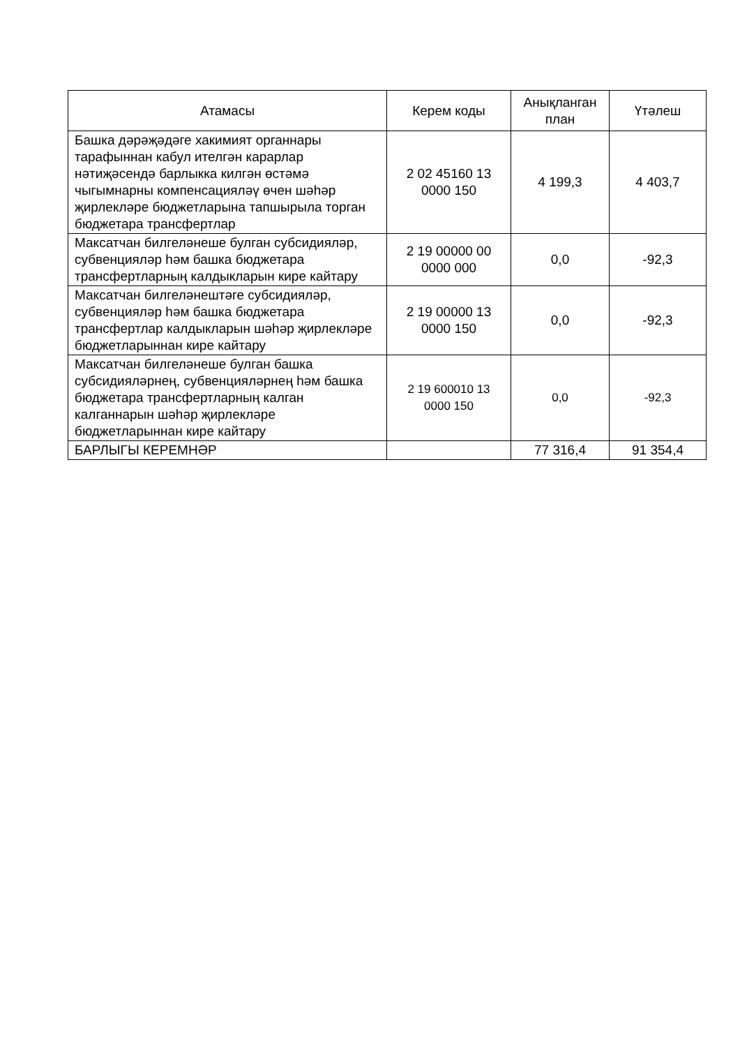| Атамасы | Керем коды | Анықланган план | Үтәлеш |
| --- | --- | --- | --- |
| Башка дәрәҗәдәге хакимият органнары тарафыннан кабул ителгән карарлар нәтиҗәсендә барлыкка килгән өстәмә чыгымнарны компенсацияләү өчен шәһәр җирлекләре бюджетларына тапшырыла торган бюджетара трансфертлар | 2 02 45160 13 0000 150 | 4 199,3 | 4 403,7 |
| Максатчан билгеләнеше булган субсидияләр, субвенцияләр һәм башка бюджетара трансфертларның калдыкларын кире кайтару | 2 19 00000 00 0000 000 | 0,0 | -92,3 |
| Максатчан билгеләнештәге субсидияләр, субвенцияләр һәм башка бюджетара трансфертлар калдыкларын шәһәр җирлекләре бюджетларыннан кире кайтару | 2 19 00000 13 0000 150 | 0,0 | -92,3 |
| Максатчан билгеләнеше булган башка субсидияләрнең, субвенцияләрнең һәм башка бюджетара трансфертларның калган калганнарын шәһәр җирлекләре бюджетларыннан кире кайтару | 2 19 600010 13 0000 150 | 0,0 | -92,3 |
| БАРЛЫГЫ КЕРЕМНӘР | | 77 316,4 | 91 354,4 |